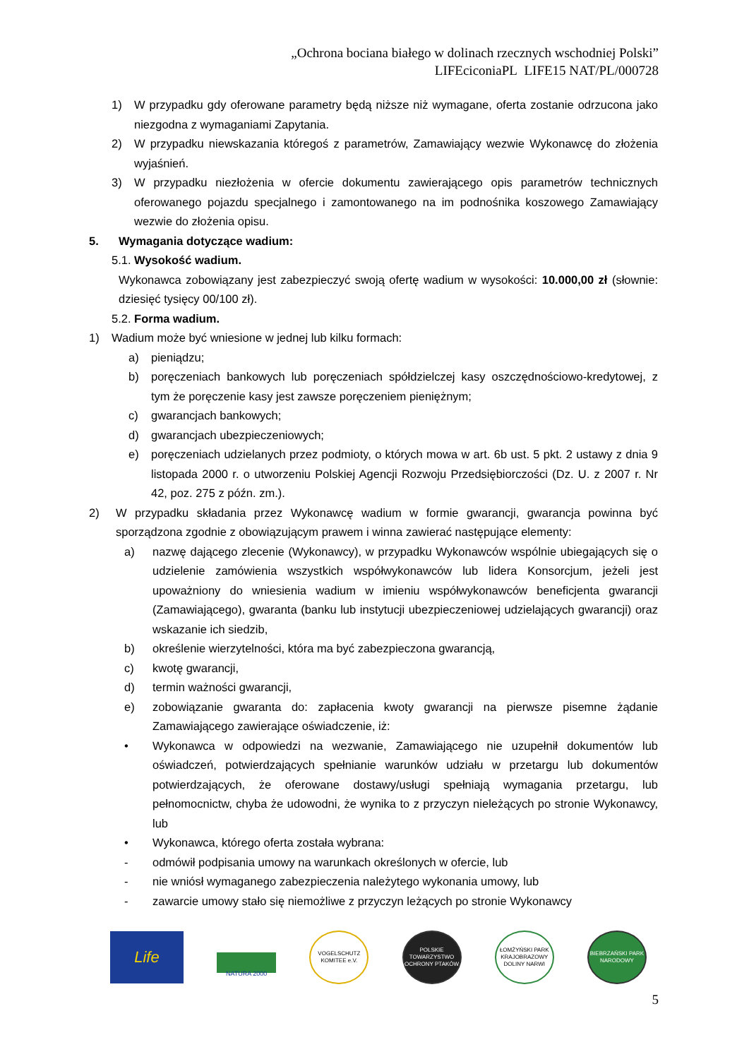„Ochrona bociana białego w dolinach rzecznych wschodniej Polski”
LIFEciconiaPL LIFE15 NAT/PL/000728
1) W przypadku gdy oferowane parametry będą niższe niż wymagane, oferta zostanie odrzucona jako niezgodna z wymaganiami Zapytania.
2) W przypadku niewskazania któregoś z parametrów, Zamawiający wezwie Wykonawcę do złożenia wyjaśnień.
3) W przypadku niezłożenia w ofercie dokumentu zawierającego opis parametrów technicznych oferowanego pojazdu specjalnego i zamontowanego na im podnośnika koszowego Zamawiający wezwie do złożenia opisu.
5. Wymagania dotyczące wadium:
5.1. Wysokość wadium.
Wykonawca zobowiązany jest zabezpieczyć swoją ofertę wadium w wysokości: 10.000,00 zł (słownie: dziesięć tysięcy 00/100 zł).
5.2. Forma wadium.
1) Wadium może być wniesione w jednej lub kilku formach:
a) pieniądzu;
b) poręczeniach bankowych lub poręczeniach spółdzielczej kasy oszczędnościowo-kredytowej, z tym że poręczenie kasy jest zawsze poręczeniem pieniężnym;
c) gwarancjach bankowych;
d) gwarancjach ubezpieczeniowych;
e) poręczeniach udzielanych przez podmioty, o których mowa w art. 6b ust. 5 pkt. 2 ustawy z dnia 9 listopada 2000 r. o utworzeniu Polskiej Agencji Rozwoju Przedsiębiorczości (Dz. U. z 2007 r. Nr 42, poz. 275 z późn. zm.).
2) W przypadku składania przez Wykonawcę wadium w formie gwarancji, gwarancja powinna być sporządzona zgodnie z obowiązującym prawem i winna zawierać następujące elementy:
a) nazwę dającego zlecenie (Wykonawcy), w przypadku Wykonawców wspólnie ubiegających się o udzielenie zamówienia wszystkich współwykonawców lub lidera Konsorcjum, jeżeli jest upoważniony do wniesienia wadium w imieniu współwykonawców beneficjenta gwarancji (Zamawiającego), gwaranta (banku lub instytucji ubezpieczeniowej udzielających gwarancji) oraz wskazanie ich siedzib,
b) określenie wierzytelności, która ma być zabezpieczona gwarancją,
c) kwotę gwarancji,
d) termin ważności gwarancji,
e) zobowiązanie gwaranta do: zapłacenia kwoty gwarancji na pierwsze pisemne żądanie Zamawiającego zawierające oświadczenie, iż:
• Wykonawca w odpowiedzi na wezwanie, Zamawiającego nie uzupełnił dokumentów lub oświadczeń, potwierdzających spełnianie warunków udziału w przetargu lub dokumentów potwierdzających, że oferowane dostawy/usługi spełniają wymagania przetargu, lub pełnomocnictw, chyba że udowodni, że wynika to z przyczyn nieleżących po stronie Wykonawcy, lub
• Wykonawca, którego oferta została wybrana:
- odmówił podpisania umowy na warunkach określonych w ofercie, lub
- nie wniósł wymaganego zabezpieczenia należytego wykonania umowy, lub
- zawarcie umowy stało się niemożliwe z przyczyn leżących po stronie Wykonawcy
Life
NATURA 2000
VOGELSCHUTZ KOMITEE e.V.
POLSKIE TOWARZYSTWO OCHRONY PTAKÓW
ŁOMŻYŃSKI PARK KRAJOBRAZOWY DOLINY NARWI
BIEBRZAŃSKI PARK NARODOWY
5